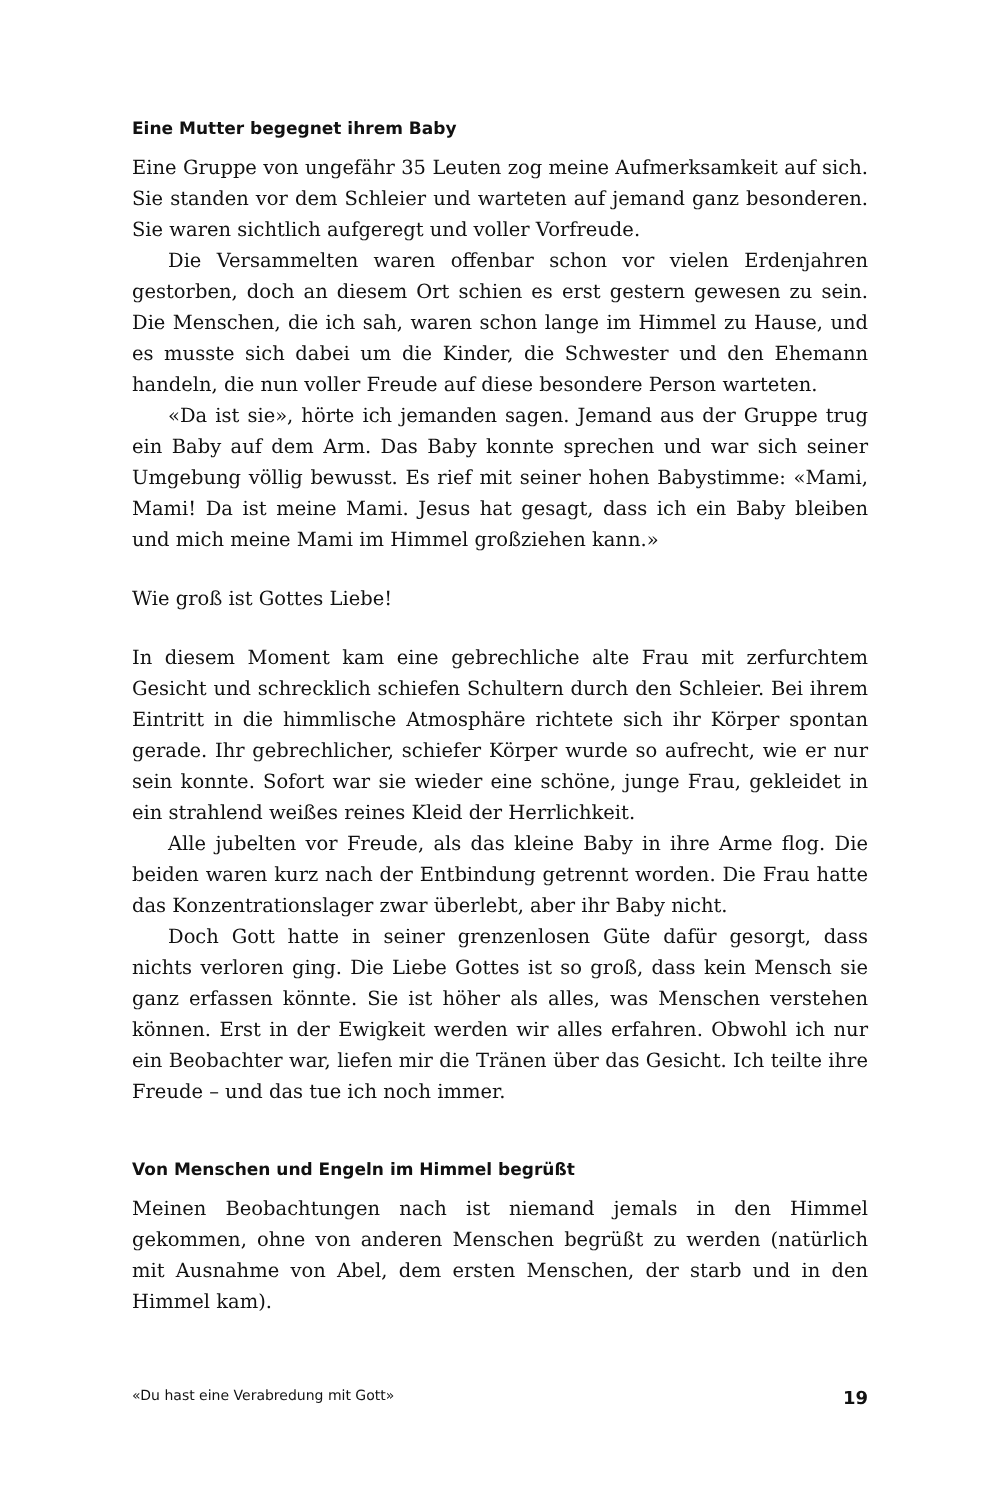Eine Mutter begegnet ihrem Baby
Eine Gruppe von ungefähr 35 Leuten zog meine Aufmerksamkeit auf sich. Sie standen vor dem Schleier und warteten auf jemand ganz besonderen. Sie waren sichtlich aufgeregt und voller Vorfreude.
Die Versammelten waren offenbar schon vor vielen Erdenjahren gestorben, doch an diesem Ort schien es erst gestern gewesen zu sein. Die Menschen, die ich sah, waren schon lange im Himmel zu Hause, und es musste sich dabei um die Kinder, die Schwester und den Ehemann handeln, die nun voller Freude auf diese besondere Person warteten.
«Da ist sie», hörte ich jemanden sagen. Jemand aus der Gruppe trug ein Baby auf dem Arm. Das Baby konnte sprechen und war sich seiner Umgebung völlig bewusst. Es rief mit seiner hohen Babystimme: «Mami, Mami! Da ist meine Mami. Jesus hat gesagt, dass ich ein Baby bleiben und mich meine Mami im Himmel großziehen kann.»
Wie groß ist Gottes Liebe!
In diesem Moment kam eine gebrechliche alte Frau mit zerfurchtem Gesicht und schrecklich schiefen Schultern durch den Schleier. Bei ihrem Eintritt in die himmlische Atmosphäre richtete sich ihr Körper spontan gerade. Ihr gebrechlicher, schiefer Körper wurde so aufrecht, wie er nur sein konnte. Sofort war sie wieder eine schöne, junge Frau, gekleidet in ein strahlend weißes reines Kleid der Herrlichkeit.
Alle jubelten vor Freude, als das kleine Baby in ihre Arme flog. Die beiden waren kurz nach der Entbindung getrennt worden. Die Frau hatte das Konzentrationslager zwar überlebt, aber ihr Baby nicht.
Doch Gott hatte in seiner grenzenlosen Güte dafür gesorgt, dass nichts verloren ging. Die Liebe Gottes ist so groß, dass kein Mensch sie ganz erfassen könnte. Sie ist höher als alles, was Menschen verstehen können. Erst in der Ewigkeit werden wir alles erfahren. Obwohl ich nur ein Beobachter war, liefen mir die Tränen über das Gesicht. Ich teilte ihre Freude – und das tue ich noch immer.
Von Menschen und Engeln im Himmel begrüßt
Meinen Beobachtungen nach ist niemand jemals in den Himmel gekommen, ohne von anderen Menschen begrüßt zu werden (natürlich mit Ausnahme von Abel, dem ersten Menschen, der starb und in den Himmel kam).
«Du hast eine Verabredung mit Gott» 19